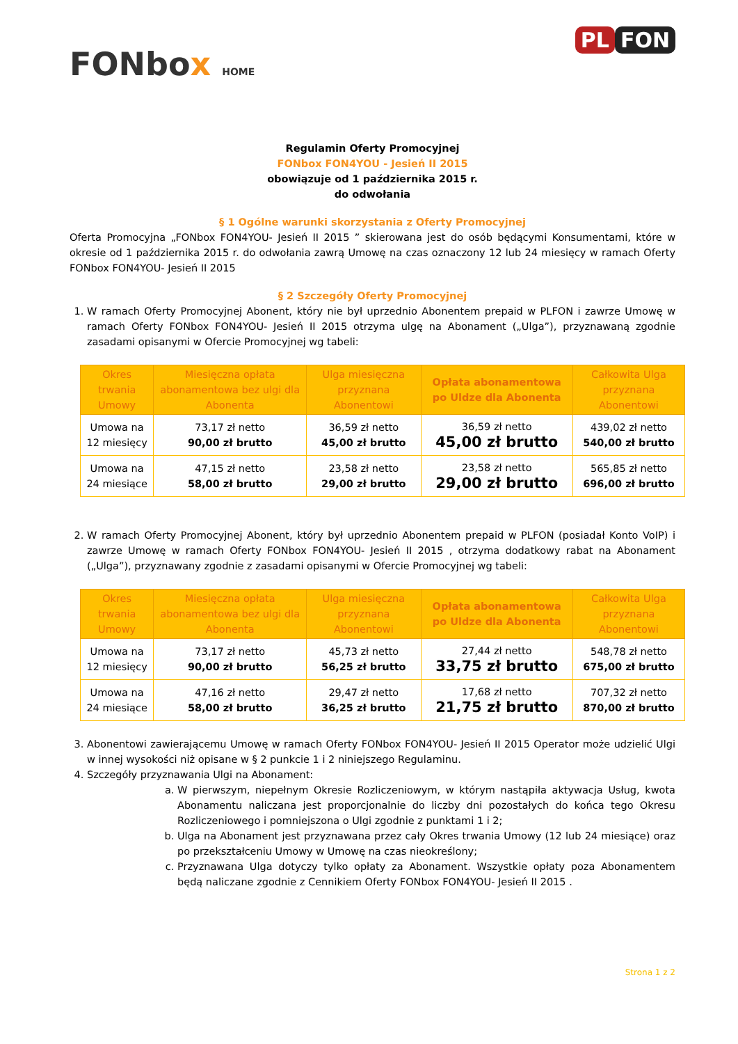FONbox HOME
PL FON
Regulamin Oferty Promocyjnej
FONbox FON4YOU - Jesień II 2015
obowiązuje od 1 października 2015 r.
do odwołania
§ 1 Ogólne warunki skorzystania z Oferty Promocyjnej
Oferta Promocyjna „FONbox FON4YOU- Jesień II 2015 ” skierowana jest do osób będącymi Konsumentami, które w okresie od 1 października 2015 r. do odwołania zawrą Umowę na czas oznaczony 12 lub 24 miesięcy w ramach Oferty FONbox FON4YOU- Jesień II 2015
§ 2 Szczegóły Oferty Promocyjnej
1. W ramach Oferty Promocyjnej Abonent, który nie był uprzednio Abonentem prepaid w PLFON i zawrze Umowę w ramach Oferty FONbox FON4YOU- Jesień II 2015 otrzyma ulgę na Abonament („Ulga”), przyznawaną zgodnie zasadami opisanymi w Ofercie Promocyjnej wg tabeli:
| Okres trwania Umowy | Miesięczna opłata abonamentowa bez ulgi dla Abonenta | Ulga miesięczna przyznana Abonentowi | Opłata abonamentowa po Uldze dla Abonenta | Całkowita Ulga przyznana Abonentowi |
| --- | --- | --- | --- | --- |
| Umowa na 12 miesięcy | 73,17 zł netto 90,00 zł brutto | 36,59 zł netto 45,00 zł brutto | 36,59 zł netto 45,00 zł brutto | 439,02 zł netto 540,00 zł brutto |
| Umowa na 24 miesiące | 47,15 zł netto 58,00 zł brutto | 23,58 zł netto 29,00 zł brutto | 23,58 zł netto 29,00 zł brutto | 565,85 zł netto 696,00 zł brutto |
2. W ramach Oferty Promocyjnej Abonent, który był uprzednio Abonentem prepaid w PLFON (posiadał Konto VoIP) i zawrze Umowę w ramach Oferty FONbox FON4YOU- Jesień II 2015 , otrzyma dodatkowy rabat na Abonament („Ulga”), przyznawany zgodnie z zasadami opisanymi w Ofercie Promocyjnej wg tabeli:
| Okres trwania Umowy | Miesięczna opłata abonamentowa bez ulgi dla Abonenta | Ulga miesięczna przyznana Abonentowi | Opłata abonamentowa po Uldze dla Abonenta | Całkowita Ulga przyznana Abonentowi |
| --- | --- | --- | --- | --- |
| Umowa na 12 miesięcy | 73,17 zł netto 90,00 zł brutto | 45,73 zł netto 56,25 zł brutto | 27,44 zł netto 33,75 zł brutto | 548,78 zł netto 675,00 zł brutto |
| Umowa na 24 miesiące | 47,16 zł netto 58,00 zł brutto | 29,47 zł netto 36,25 zł brutto | 17,68 zł netto 21,75 zł brutto | 707,32 zł netto 870,00 zł brutto |
3. Abonentowi zawierającemu Umowę w ramach Oferty FONbox FON4YOU- Jesień II 2015 Operator może udzielić Ulgi w innej wysokości niż opisane w § 2 punkcie 1 i 2 niniejszego Regulaminu.
4. Szczegóły przyznawania Ulgi na Abonament:
a. W pierwszym, niepełnym Okresie Rozliczeniowym, w którym nastąpiła aktywacja Usług, kwota Abonamentu naliczana jest proporcjonalnie do liczby dni pozostałych do końca tego Okresu Rozliczeniowego i pomniejszona o Ulgi zgodnie z punktami 1 i 2;
b. Ulga na Abonament jest przyznawana przez cały Okres trwania Umowy (12 lub 24 miesiące) oraz po przekształceniu Umowy w Umowę na czas nieokreślony;
c. Przyznawana Ulga dotyczy tylko opłaty za Abonament. Wszystkie opłaty poza Abonamentem będą naliczane zgodnie z Cennikiem Oferty FONbox FON4YOU- Jesień II 2015 .
Strona 1 z 2